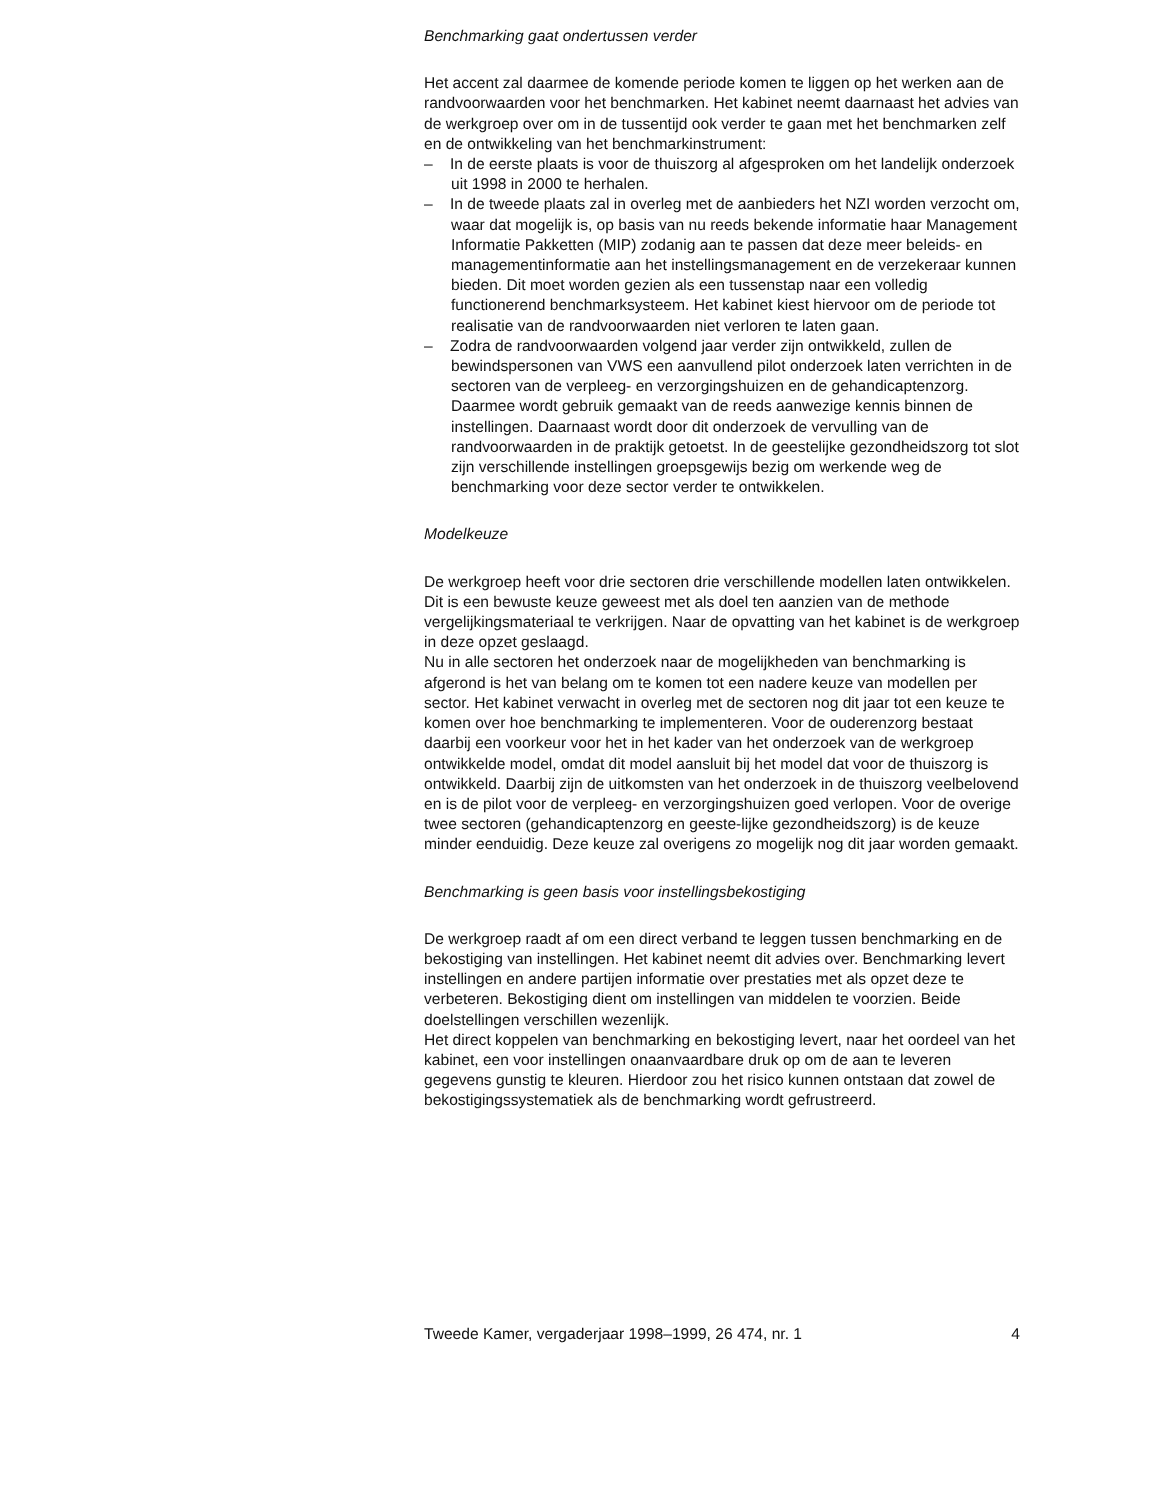Benchmarking gaat ondertussen verder
Het accent zal daarmee de komende periode komen te liggen op het werken aan de randvoorwaarden voor het benchmarken. Het kabinet neemt daarnaast het advies van de werkgroep over om in de tussentijd ook verder te gaan met het benchmarken zelf en de ontwikkeling van het benchmarkinstrument:
– In de eerste plaats is voor de thuiszorg al afgesproken om het landelijk onderzoek uit 1998 in 2000 te herhalen.
– In de tweede plaats zal in overleg met de aanbieders het NZI worden verzocht om, waar dat mogelijk is, op basis van nu reeds bekende informatie haar Management Informatie Pakketten (MIP) zodanig aan te passen dat deze meer beleids- en managementinformatie aan het instellingsmanagement en de verzekeraar kunnen bieden. Dit moet worden gezien als een tussenstap naar een volledig functionerend benchmarksysteem. Het kabinet kiest hiervoor om de periode tot realisatie van de randvoorwaarden niet verloren te laten gaan.
– Zodra de randvoorwaarden volgend jaar verder zijn ontwikkeld, zullen de bewindspersonen van VWS een aanvullend pilot onderzoek laten verrichten in de sectoren van de verpleeg- en verzorgingshuizen en de gehandicaptenzorg. Daarmee wordt gebruik gemaakt van de reeds aanwezige kennis binnen de instellingen. Daarnaast wordt door dit onderzoek de vervulling van de randvoorwaarden in de praktijk getoetst. In de geestelijke gezondheidszorg tot slot zijn verschillende instellingen groepsgewijs bezig om werkende weg de benchmarking voor deze sector verder te ontwikkelen.
Modelkeuze
De werkgroep heeft voor drie sectoren drie verschillende modellen laten ontwikkelen. Dit is een bewuste keuze geweest met als doel ten aanzien van de methode vergelijkingsmateriaal te verkrijgen. Naar de opvatting van het kabinet is de werkgroep in deze opzet geslaagd.
Nu in alle sectoren het onderzoek naar de mogelijkheden van benchmarking is afgerond is het van belang om te komen tot een nadere keuze van modellen per sector. Het kabinet verwacht in overleg met de sectoren nog dit jaar tot een keuze te komen over hoe benchmarking te implementeren. Voor de ouderenzorg bestaat daarbij een voorkeur voor het in het kader van het onderzoek van de werkgroep ontwikkelde model, omdat dit model aansluit bij het model dat voor de thuiszorg is ontwikkeld. Daarbij zijn de uitkomsten van het onderzoek in de thuiszorg veelbelovend en is de pilot voor de verpleeg- en verzorgingshuizen goed verlopen. Voor de overige twee sectoren (gehandicaptenzorg en geeste-lijke gezondheidszorg) is de keuze minder eenduidig. Deze keuze zal overigens zo mogelijk nog dit jaar worden gemaakt.
Benchmarking is geen basis voor instellingsbekostiging
De werkgroep raadt af om een direct verband te leggen tussen benchmarking en de bekostiging van instellingen. Het kabinet neemt dit advies over. Benchmarking levert instellingen en andere partijen informatie over prestaties met als opzet deze te verbeteren. Bekostiging dient om instellingen van middelen te voorzien. Beide doelstellingen verschillen wezenlijk.
Het direct koppelen van benchmarking en bekostiging levert, naar het oordeel van het kabinet, een voor instellingen onaanvaardbare druk op om de aan te leveren gegevens gunstig te kleuren. Hierdoor zou het risico kunnen ontstaan dat zowel de bekostigingssystematiek als de benchmarking wordt gefrustreerd.
Tweede Kamer, vergaderjaar 1998–1999, 26 474, nr. 1 4